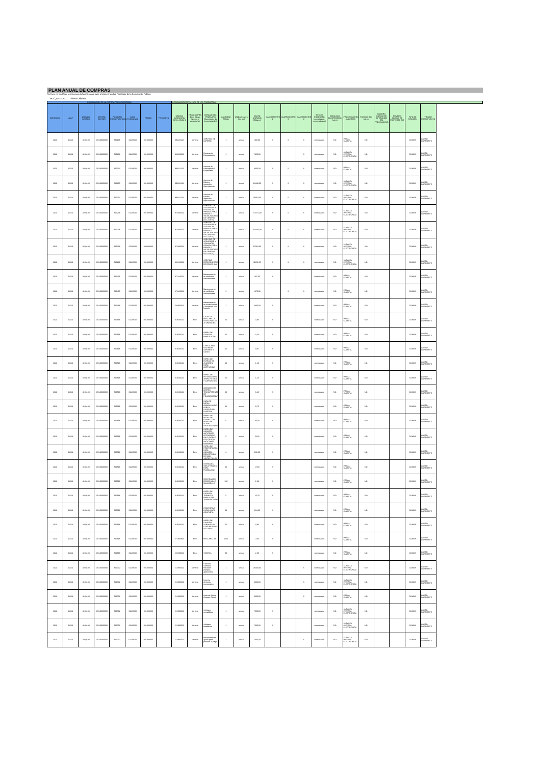PLAN ANUAL DE COMPRAS
Por favor no modifique la estructura del archivo para subir al sistema Módulo Facilitador de la Contratación Pública
RUC_ENTIDAD 1260001380001
| INFORMACIÓN DE LA PARTIDA PRESUPUESTARIA | | | | | | | | INFORMACIÓN DETALLADA DE LOS PRODUCTOS | | | | | | | | | | | | | | | | |
| --- | --- | --- | --- | --- | --- | --- | --- | --- | --- | --- | --- | --- | --- | --- | --- | --- | --- | --- | --- | --- | --- | --- | --- | --- |
| EJERCICIO | UDAF | ÓRGANO GESTOR | CENTRO GESTOR | POSICIÓN PRESUPUESTARIA | ÁREA FUNCIONAL | FONDO | PROYECTO | CÓDIGO CATEGORÍA CPC A NIVEL 9 | TIPO COMPRA (Bien, Obras, Servicio o consultoría) | DETALLE DEL PRODUCTO (Descripción de la contratación) | CANTIDAD ANUAL | UNIDAD (metro, litro etc) | COSTO UNITARIO (Dólares) | CUATRIMESTRE 1 | CUATRIMESTRE 2 | CUATRIMESTRE 3 | TIPO DE PRODUCTO (normalizado / no normalizado) | CATÁLOGO ELECTRÓNICO (si/no) | PROCEDIMIENTO SUGERIDO | FONDOS BID (si/no) | NÚMERO CÓDIGO DE OPERACIÓN DEL PRÉSTAMO BID | NÚMERO CÓDIGO DE PROYECTO BID | TIPO DE RÉGIMEN | TIPO DE PRESUPUESTO |
| 2021 | 11514 | UNQ100 | 115140000000 | 530106 | 01120500 | 001000000 | | 681110112 | Servicio | SERVICIO DE CORREO | 1 | unidad | 400,00 | S | S | S | normalizado | NO | INFIMA CUANTIA | NO | | | COMUN | GASTO CORRIENTE |
| 2021 | 11514 | UNQ100 | 115140000000 | 530203 | 01120500 | 001000000 | | 439230011 | Servicio | Recarga de Extinguidores | 1 | unidad | 7950,00 | | | S | normalizado | NO | SUBASTA INVERSA ELECTRONICA | NO | | | COMUN | GASTO CORRIENTE |
| 2021 | 11514 | UNQ100 | 115140000000 | 530204 | 01120500 | 001000000 | | 891211111 | Servicio | Servicio de Fotocopiado Y Empastado | 1 | unidad | 3000,00 | S | S | S | normalizado | NO | INFIMA CUANTIA | NO | | | COMUN | GASTO CORRIENTE |
| 2021 | 11514 | UNQ100 | 115140000000 | 530205 | 01120500 | 001000000 | | 891211111 | Servicio | Servicio de Edicion, Impresión, Reproduccion | 1 | unidad | 13440,00 | S | S | S | normalizado | NO | SUBASTA INVERSA ELECTRONICA | NO | | | COMUN | GASTO CORRIENTE |
| 2021 | 11514 | UNQ100 | 115140000000 | 530204 | 01120500 | 001000000 | | 891211112 | Servicio | Servicio de Edicion, Impresión, Reproduccion | 1 | unidad | 45354,00 | S | S | S | normalizado | NO | SUBASTA INVERSA ELECTRONICA | NO | | | COMUN | GASTO CORRIENTE |
| 2021 | 11514 | UNQ100 | 115140000000 | 530208 | 01120500 | 001000000 | | 872400011 | Servicio | SERVICIO DE SEGURIDAD Y VIGILANCIA PRIVADA PARA BIENES E INSTALACIONES EN GENERAL DE LA UTEQ | 1 | unidad | 512271,00 | S | S | S | normalizado | NO | SUBASTA INVERSA ELECTRONICA | NO | | | COMUN | GASTO CORRIENTE |
| 2021 | 11514 | UNQ100 | 115140000000 | 530208 | 01120500 | 002000000 | | 872400011 | Servicio | SERVICIO DE SEGURIDAD Y VIGILANCIA PRIVADA PARA BIENES E INSTALACIONES EN GENERAL DE LA UTEQ | 1 | unidad | 425050,00 | S | S | S | normalizado | NO | SUBASTA INVERSA ELECTRONICA | NO | | | COMUN | GASTO CORRIENTE |
| 2021 | 11514 | UNQ100 | 115140000000 | 530208 | 01120500 | 003000000 | | 872400011 | Servicio | SERVICIO DE SEGURIDAD Y VIGILANCIA PRIVADA PARA BIENES E INSTALACIONES EN GENERAL DE LA UTEQ | 1 | unidad | 67319,00 | S | S | S | normalizado | NO | SUBASTA INVERSA ELECTRONICA | NO | | | COMUN | GASTO CORRIENTE |
| 2021 | 11514 | UNQ100 | 115140000000 | 530209 | 01120500 | 001000000 | | 942220012 | Servicio | SERVICIO DERECOLECCION DE DESECHOS | 1 | unidad | 11352,00 | S | S | S | normalizado | NO | SUBASTA INVERSA ELECTRONICA | NO | | | COMUN | GASTO CORRIENTE |
| 2021 | 11514 | UNQ100 | 115140000000 | 530405 | 01120500 | 001000000 | | 871410011 | Servicio | Mantenimiento de vehículos institucionales | 1 | unidad | 287,00 | S | | | normalizado | NO | INFIMA CUANTIA | NO | | | COMUN | GASTO CORRIENTE |
| 2021 | 11514 | UNQ100 | 115140000000 | 530405 | 01120500 | 002000000 | | 871410012 | Servicio | Mantenimiento de vehículos institucionales | 2 | unidad | 1370,00 | | S | S | normalizado | NO | INFIMA CUANTIA | NO | | | COMUN | GASTO CORRIENTE |
| 2021 | 11514 | UNQ100 | 115140000000 | 530418 | 01120500 | 001000000 | | 532900011 | Servicio | Mantenimiento de Areas Verdes y Arreglo de Vias Internas | 1 | unidad | 6400,00 | S | | | normalizado | NO | INFIMA CUANTIA | NO | | | COMUN | GASTO CORRIENTE |
| 2021 | 11514 | UNQ100 | 115140000000 | 530516 | 01120500 | 001000000 | | 319230112 | Bien | CAJAS DE MASCARILLA DESECHABLES 20 UNIDADES | 20 | unidad | 0,85 | S | | | normalizado | NO | INFIMA CUANTIA | NO | | | COMUN | GASTO CORRIENTE |
| 2021 | 11514 | UNQ100 | 115140000000 | 530516 | 01120500 | 001000000 | | 319230112 | Bien | PARES DE GUANTES PARA ACIDOS | 12 | unidad | 3,20 | S | | | normalizado | NO | INFIMA CUANTIA | NO | | | COMUN | GASTO CORRIENTE |
| 2021 | 11514 | UNQ100 | 115140000000 | 530516 | 01120500 | 001000000 | | 319230112 | Bien | CARTUCHOS 6003 PARA VAPORES Y GASES | 10 | unidad | 9,97 | S | | | normalizado | NO | INFIMA CUANTIA | NO | | | COMUN | GASTO CORRIENTE |
| 2021 | 11514 | UNQ100 | 115140000000 | 530516 | 01120500 | 001000000 | | 319230112 | Bien | PARES DE FILTROS DE ALGODON PARA CARTUCHOS | 10 | unidad | 1,28 | S | | | normalizado | NO | INFIMA CUANTIA | NO | | | COMUN | GASTO CORRIENTE |
| 2021 | 11514 | UNQ100 | 115140000000 | 530516 | 01120500 | 001000000 | | 319230112 | Bien | PARES DE RETENEDORES 3PARA FILTROS Y CARTUCHOS | 20 | unidad | 1,10 | S | | | normalizado | NO | INFIMA CUANTIA | NO | | | COMUN | GASTO CORRIENTE |
| 2021 | 11514 | UNQ100 | 115140000000 | 530516 | 01120500 | 001000000 | | 319230112 | Bien | UNIDADES DE LENTES TRANSPARENTE DE POLICARBONATO | 20 | unidad | 6,48 | S | | | normalizado | NO | INFIMA CUANTIA | NO | | | COMUN | GASTO CORRIENTE |
| 2021 | 11514 | UNQ100 | 115140000000 | 530516 | 01120500 | 001000000 | | 319230112 | Bien | PARA DE BOTAS AMARILLAS DE LONA Y CAUCHO SIN PUNTERA | 12 | unidad | 9,75 | S | | | normalizado | NO | INFIMA CUANTIA | NO | | | COMUN | GASTO CORRIENTE |
| 2021 | 11514 | UNQ100 | 115140000000 | 530516 | 01120500 | 001000000 | | 319230112 | Bien | PARES DE BOTAS DE CUERO CON PUNTA DE ACERO ANTIDESLIZABLE | 5 | unidad | 40,00 | S | | | normalizado | NO | INFIMA CUANTIA | NO | | | COMUN | GASTO CORRIENTE |
| 2021 | 11514 | UNQ100 | 115140000000 | 530516 | 01120500 | 001000000 | | 319230112 | Bien | PARES DE GUANTES ANTICORTE REFORZADO EN EL DORSO CON TEJIDO ANTICORTE EPSERIAN | 5 | unidad | 52,32 | S | | | normalizado | NO | INFIMA CUANTIA | NO | | | COMUN | GASTO CORRIENTE |
| 2021 | 11514 | UNQ100 | 115140000000 | 530516 | 01120500 | 001000000 | | 319230112 | Bien | PARES DE PROTECTORES PARA GUANTES DIELECTRICO DE 5000 VOLTIO TALLA 9 | 4 | unidad | 100,00 | S | | | normalizado | NO | INFIMA CUANTIA | NO | | | COMUN | GASTO CORRIENTE |
| 2021 | 11514 | UNQ100 | 115140000000 | 530516 | 01120500 | 001000000 | | 319230112 | Bien | OVEROLES INDUSTRIALES PARA FUMIGACION | 10 | unidad | 17,00 | S | | | normalizado | NO | INFIMA CUANTIA | NO | | | COMUN | GASTO CORRIENTE |
| 2021 | 11514 | UNQ100 | 115140000000 | 530516 | 01120500 | 001000000 | | 319230112 | Bien | RESPIRADOR DESECHABLE MASCARILLA | 130 | unidad | 1,38 | S | | | normalizado | NO | INFIMA CUANTIA | NO | | | COMUN | GASTO CORRIENTE |
| 2021 | 11514 | UNQ100 | 115140000000 | 530516 | 01120500 | 001000000 | | 319230112 | Bien | PARES DE GUANTES TERMICOS PARA ALTAS TEMPERATURAS | 5 | unidad | 25,78 | S | | | normalizado | NO | INFIMA CUANTIA | NO | | | COMUN | GASTO CORRIENTE |
| 2021 | 11514 | UNQ100 | 115140000000 | 530516 | 01120500 | 001000000 | | 319230112 | Bien | PROTECTOR FACIAL CARA COMPLETA | 10 | unidad | 134,00 | S | | | normalizado | NO | INFIMA CUANTIA | NO | | | COMUN | GASTO CORRIENTE |
| 2021 | 11514 | UNQ100 | 115140000000 | 530516 | 01120500 | 001000000 | | 319230112 | Bien | PARES DE GUANTES SERRAJE 30 CENTIMETROS DE LARGO | 10 | unidad | 3,90 | S | | | normalizado | NO | INFIMA CUANTIA | NO | | | COMUN | GASTO CORRIENTE |
| 2021 | 11514 | UNQ100 | 115140000000 | 530516 | 01120500 | 001000000 | | 271900931 | Bien | MASCARILLAS | 1000 | unidad | 2,00 | S | | | normalizado | NO | INFIMA CUANTIA | NO | | | COMUN | GASTO CORRIENTE |
| 2021 | 11514 | UNQ100 | 115140000000 | 530516 | 01120500 | 001000000 | | 282690011 | Bien | VISERAS | 80 | unidad | 2,00 | S | | | normalizado | NO | INFIMA CUANTIA | NO | | | COMUN | GASTO CORRIENTE |
| 2021 | 11514 | UNQ100 | 115140000000 | 530702 | 01120500 | 001000000 | | 512900021 | Servicio | Licencias Software Microsoft (campus agreement) | 1 | unidad | 25000,00 | | | S | normalizado | NO | SUBASTA INVERSA ELECTRONICA | NO | | | COMUN | GASTO CORRIENTE |
| 2021 | 11514 | UNQ100 | 115140000000 | 530702 | 01120500 | 001000000 | | 512900021 | Servicio | Licencia Antivirus coorporativo | 1 | unidad | 8000,00 | | | S | normalizado | NO | SUBASTA INVERSA ELECTRONICA | NO | | | COMUN | GASTO CORRIENTE |
| 2021 | 11514 | UNQ100 | 115140000000 | 530702 | 01120500 | 001000000 | | 512900021 | Servicio | Licencia Adobe Creative Cloud | 1 | unidad | 3000,00 | | | S | normalizado | NO | INFIMA CUANTIA | NO | | | COMUN | GASTO CORRIENTE |
| 2021 | 11514 | UNQ100 | 115140000000 | 530702 | 01120500 | 001000000 | | 512900021 | Servicio | Software contabilidad | 1 | unidad | 7000,00 | S | | | normalizado | NO | SUBASTA INVERSA ELECTRONICA | NO | | | COMUN | GASTO CORRIENTE |
| 2021 | 11514 | UNQ100 | 115140000000 | 530702 | 01120500 | 001000000 | | 512900021 | Servicio | Software estadistica | 1 | unidad | 7000,00 | S | | | normalizado | NO | SUBASTA INVERSA ELECTRONICA | NO | | | COMUN | GASTO CORRIENTE |
| 2021 | 11514 | UNQ100 | 115140000000 | 530702 | 01120500 | 001000000 | | 512900021 | Servicio | Herramienta de ayuda para prevenir el plagio | 1 | unidad | 7000,00 | | | S | normalizado | NO | SUBASTA INVERSA ELECTRONICA | NO | | | COMUN | GASTO CORRIENTE |